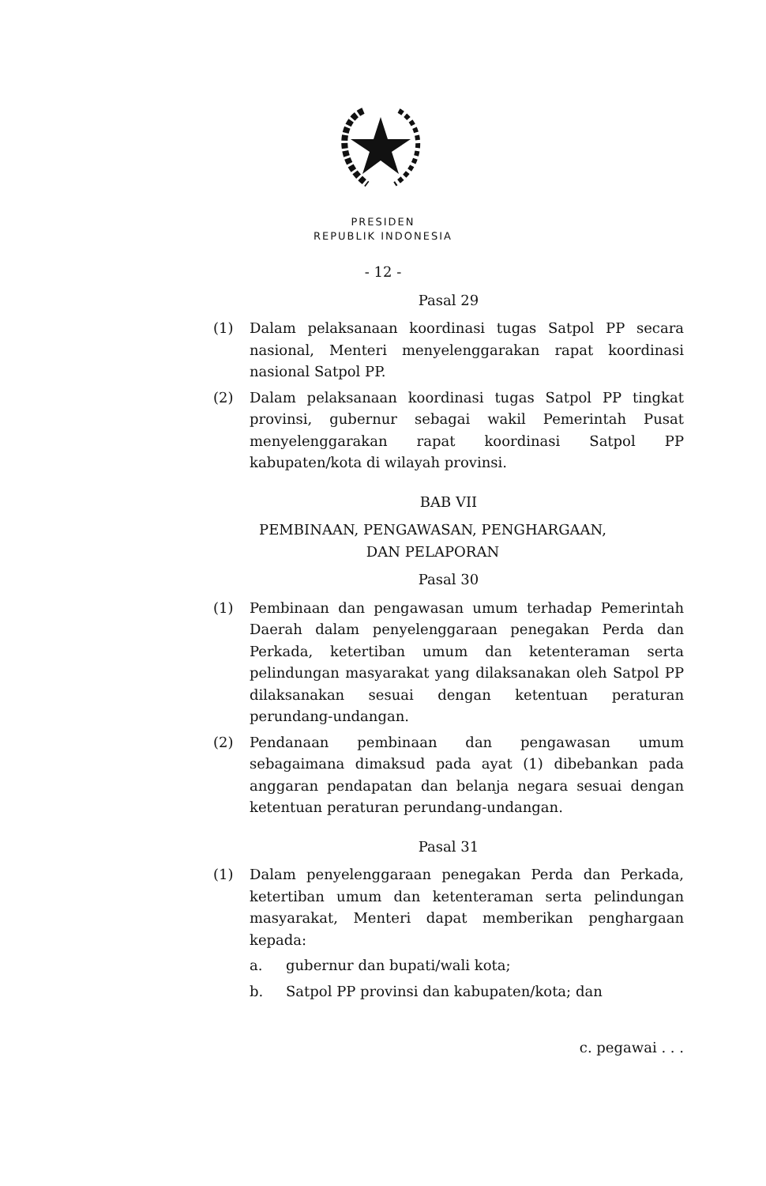PRESIDEN
REPUBLIK INDONESIA
- 12 -
Pasal 29
(1) Dalam pelaksanaan koordinasi tugas Satpol PP secara nasional, Menteri menyelenggarakan rapat koordinasi nasional Satpol PP.
(2) Dalam pelaksanaan koordinasi tugas Satpol PP tingkat provinsi, gubernur sebagai wakil Pemerintah Pusat menyelenggarakan rapat koordinasi Satpol PP kabupaten/kota di wilayah provinsi.
BAB VII
PEMBINAAN, PENGAWASAN, PENGHARGAAN,
DAN PELAPORAN
Pasal 30
(1) Pembinaan dan pengawasan umum terhadap Pemerintah Daerah dalam penyelenggaraan penegakan Perda dan Perkada, ketertiban umum dan ketenteraman serta pelindungan masyarakat yang dilaksanakan oleh Satpol PP dilaksanakan sesuai dengan ketentuan peraturan perundang-undangan.
(2) Pendanaan pembinaan dan pengawasan umum sebagaimana dimaksud pada ayat (1) dibebankan pada anggaran pendapatan dan belanja negara sesuai dengan ketentuan peraturan perundang-undangan.
Pasal 31
(1) Dalam penyelenggaraan penegakan Perda dan Perkada, ketertiban umum dan ketenteraman serta pelindungan masyarakat, Menteri dapat memberikan penghargaan kepada:
a. gubernur dan bupati/wali kota;
b. Satpol PP provinsi dan kabupaten/kota; dan
c. pegawai . . .